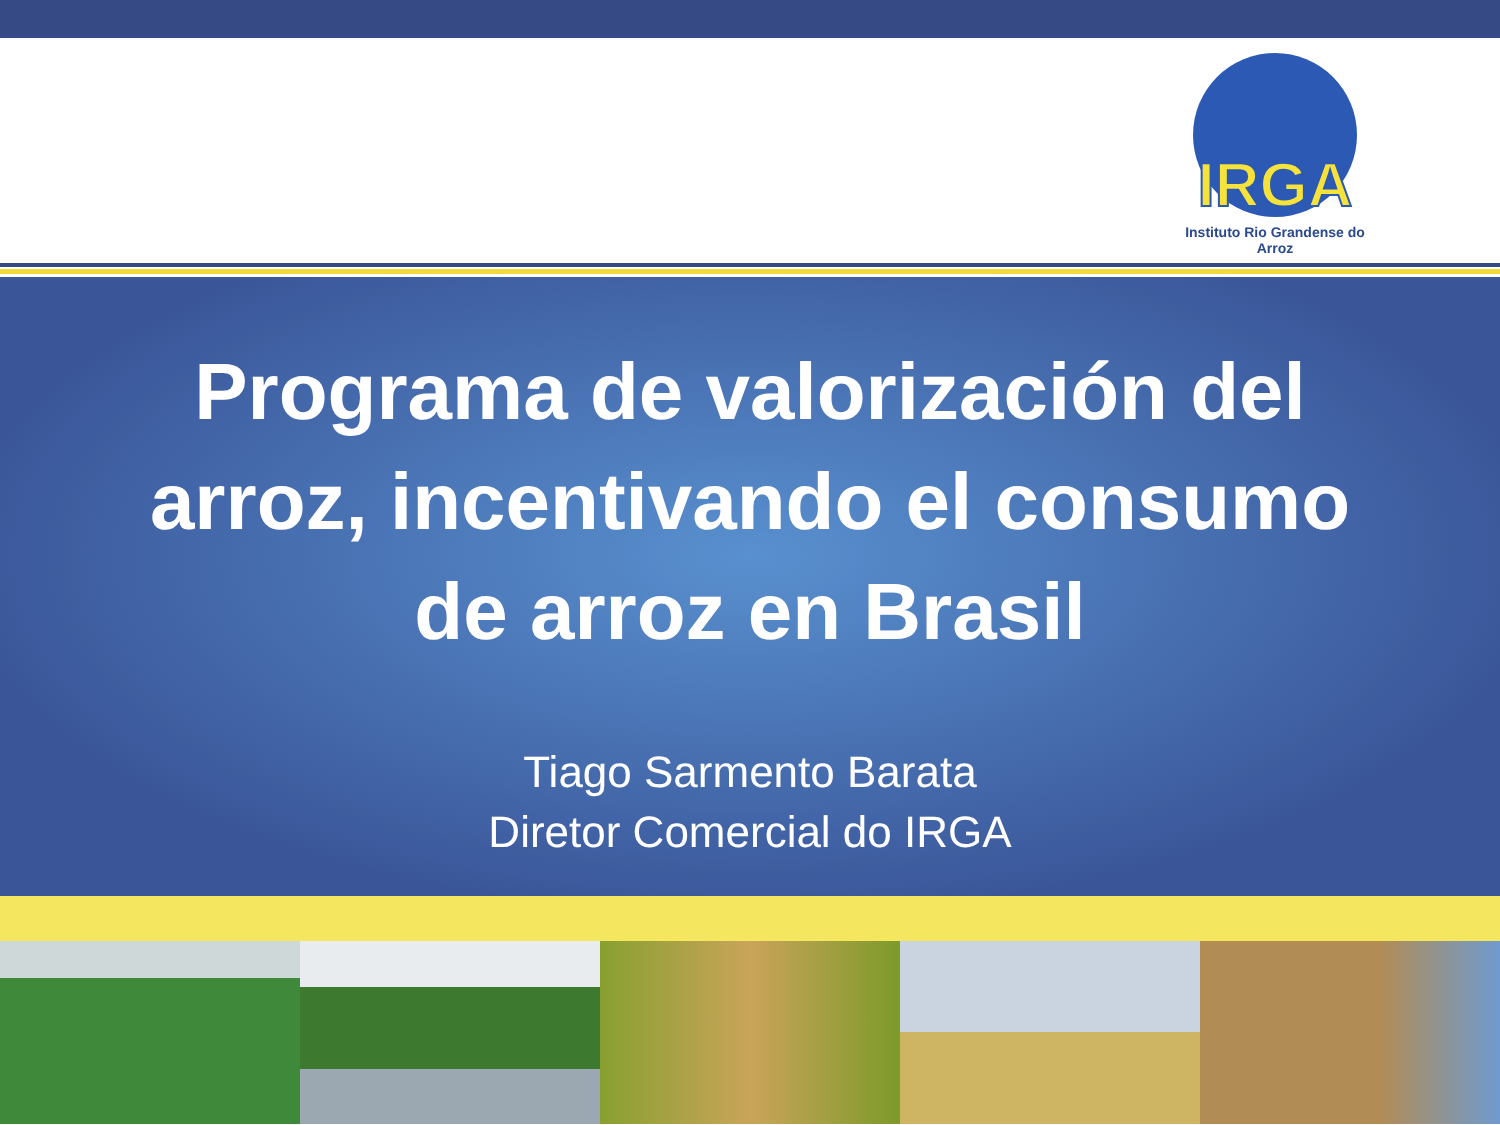IRGA
Instituto Rio Grandense do Arroz
Programa de valorización del
arroz, incentivando el consumo
de arroz en Brasil
Tiago Sarmento Barata
Diretor Comercial do IRGA